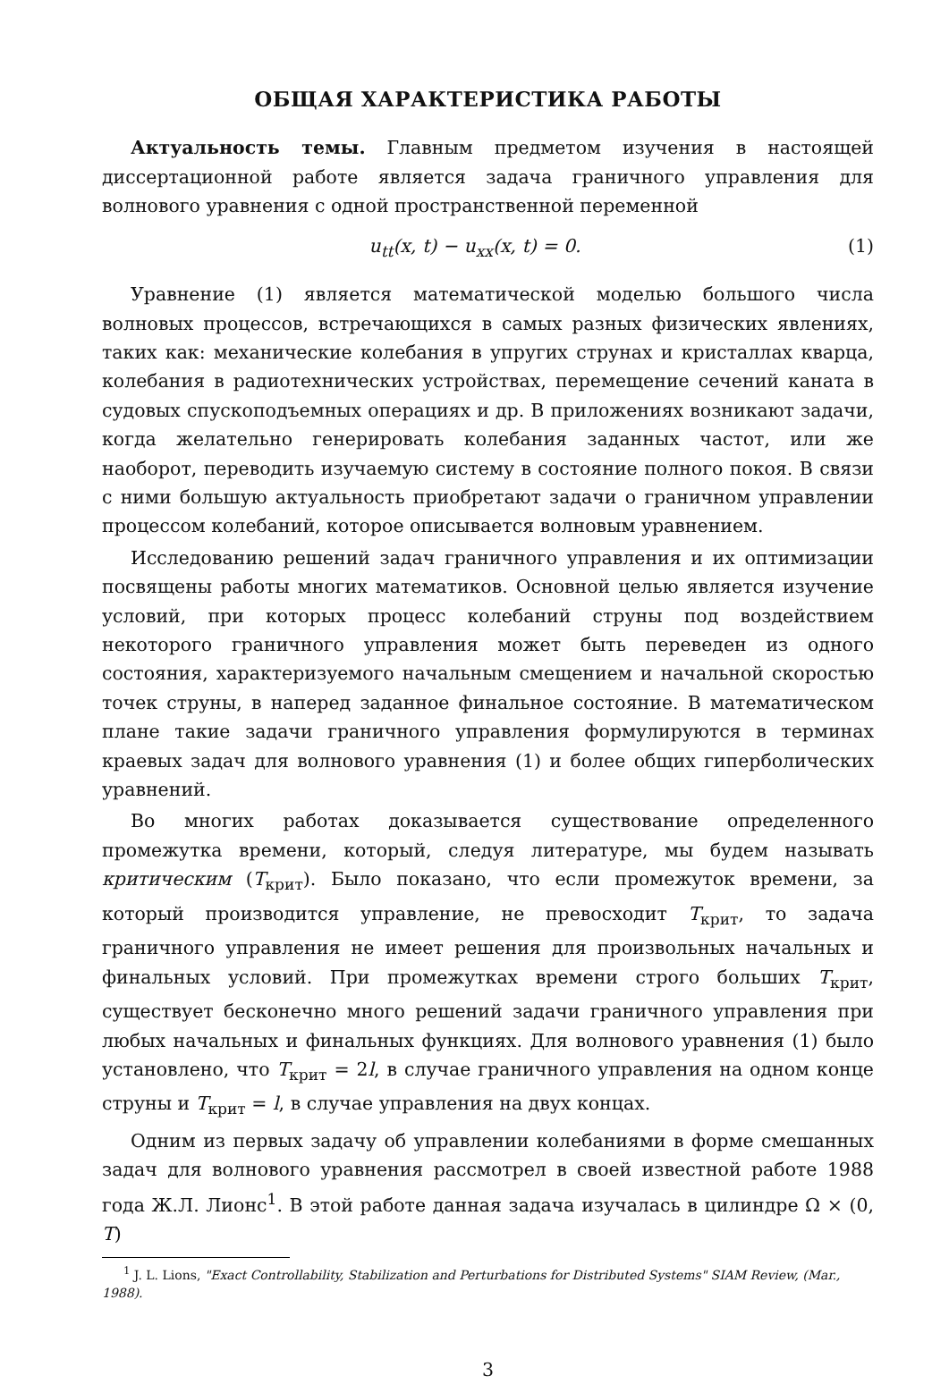ОБЩАЯ ХАРАКТЕРИСТИКА РАБОТЫ
Актуальность темы. Главным предметом изучения в настоящей диссертационной работе является задача граничного управления для волнового уравнения с одной пространственной переменной
u<sub>tt</sub>(x, t) − u<sub>xx</sub>(x, t) = 0. (1)
Уравнение (1) является математической моделью большого числа волновых процессов, встречающихся в самых разных физических явлениях, таких как: механические колебания в упругих струнах и кристаллах кварца, колебания в радиотехнических устройствах, перемещение сечений каната в судовых спускоподъемных операциях и др. В приложениях возникают задачи, когда желательно генерировать колебания заданных частот, или же наоборот, переводить изучаемую систему в состояние полного покоя. В связи с ними большую актуальность приобретают задачи о граничном управлении процессом колебаний, которое описывается волновым уравнением.
Исследованию решений задач граничного управления и их оптимизации посвящены работы многих математиков. Основной целью является изучение условий, при которых процесс колебаний струны под воздействием некоторого граничного управления может быть переведен из одного состояния, характеризуемого начальным смещением и начальной скоростью точек струны, в наперед заданное финальное состояние. В математическом плане такие задачи граничного управления формулируются в терминах краевых задач для волнового уравнения (1) и более общих гиперболических уравнений.
Во многих работах доказывается существование определенного промежутка времени, который, следуя литературе, мы будем называть критическим (T<sub>крит</sub>). Было показано, что если промежуток времени, за который производится управление, не превосходит T<sub>крит</sub>, то задача граничного управления не имеет решения для произвольных начальных и финальных условий. При промежутках времени строго больших T<sub>крит</sub>, существует бесконечно много решений задачи граничного управления при любых начальных и финальных функциях. Для волнового уравнения (1) было установлено, что T<sub>крит</sub> = 2l, в случае граничного управления на одном конце струны и T<sub>крит</sub> = l, в случае управления на двух концах.
Одним из первых задачу об управлении колебаниями в форме смешанных задач для волнового уравнения рассмотрел в своей известной работе 1988 года Ж.Л. Лионс<sup>1</sup>. В этой работе данная задача изучалась в цилиндре Ω × (0, T)
<sup>1</sup> J. L. Lions, "Exact Controllability, Stabilization and Perturbations for Distributed Systems" SIAM Review, (Mar., 1988).
3